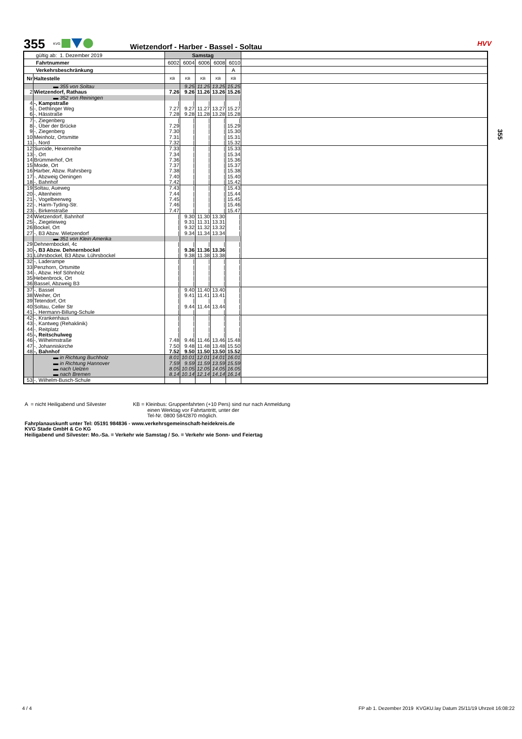355 KVG
Wietzendorf - Harber - Bassel - Soltau
HVV
355
| gültig ab: 1. Dezember 2019 | | Samstag | | | | | |
| Fahrtnummer | | 6002 | 6004 | 6006 | 6008 | 6010 | |
| Verkehrsbeschränkung | | | | | | A | |
| Nr | Haltestelle | KB | KB | KB | KB | KB | |
| | ▬ 355 von Soltau | | 9.25 | 11.25 | 13.25 | 15.25 | |
| 2 | Wietzendorf, Rathaus | 7.26 | 9.26 | 11.26 | 13.26 | 15.26 | |
| | ▬ 352 von Reiningen | | | | | | |
| 4 | -, Kampstraße | / | / | / | / | / | |
| 5 | -, Dethlinger Weg | 7.27 | 9.27 | 11.27 | 13.27 | 15.27 | |
| 6 | -, Hässtraße | 7.28 | 9.28 | 11.28 | 13.28 | 15.28 | |
| 7 | -, Ziegenberg | / | / | / | / | / | |
| 8 | -, Über der Brücke | 7.29 | / | / | / | 15.29 | |
| 9 | -, Ziegenberg | 7.30 | / | / | / | 15.30 | |
| 10 | Meinholz, Ortsmitte | 7.31 | / | / | / | 15.31 | |
| 11 | -, Nord | 7.32 | / | / | / | 15.32 | |
| 12 | Suroide, Hexenreihe | 7.33 | / | / | / | 15.33 | |
| 13 | -, Ort | 7.34 | / | / | / | 15.34 | |
| 14 | Brümmerhof, Ort | 7.36 | / | / | / | 15.36 | |
| 15 | Moide, Ort | 7.37 | / | / | / | 15.37 | |
| 16 | Harber, Abzw. Rahrsberg | 7.38 | / | / | / | 15.38 | |
| 17 | -, Abzweig Oeningen | 7.40 | / | / | / | 15.40 | |
| 18 | -, Bahnhof | 7.42 | / | / | / | 15.42 | |
| 19 | Soltau, Aueweg | 7.43 | / | / | / | 15.43 | |
| 20 | -, Altenheim | 7.44 | / | / | / | 15.44 | |
| 21 | -, Vogelbeerweg | 7.45 | / | / | / | 15.45 | |
| 22 | -, Harm-Tyding-Str. | 7.46 | / | / | / | 15.46 | |
| 23 | -, Birkenstraße | 7.47 | / | / | / | 15.47 | |
| 24 | Wietzendorf, Bahnhof | / | 9.30 | 11.30 | 13.30 | / | |
| 25 | -, Ziegeleiweg | / | 9.31 | 11.31 | 13.31 | / | |
| 26 | Bockel, Ort | / | 9.32 | 11.32 | 13.32 | / | |
| 27 | -, B3 Abzw. Wietzendorf | / | 9.34 | 11.34 | 13.34 | / | |
| | ▬ 351 von Klein Amerika | | | | | | |
| 29 | Dehnernbockel, 4c | / | / | / | / | / | |
| 30 | -, B3 Abzw. Dehnernbockel | / | 9.36 | 11.36 | 13.36 | / | |
| 31 | Lührsbockel, B3 Abzw. Lührsbockel | / | 9.38 | 11.38 | 13.38 | / | |
| 32 | -, Laderampe | / | / | / | / | / | |
| 33 | Penzhorn, Ortsmitte | / | / | / | / | / | |
| 34 | -, Abzw. Hof Söhnholz | / | / | / | / | / | |
| 35 | Hebenbrock, Ort | / | / | / | / | / | |
| 36 | Bassel, Abzweig B3 | / | / | / | / | / | |
| 37 | -, Bassel | / | 9.40 | 11.40 | 13.40 | / | |
| 38 | Weiher, Ort | / | 9.41 | 11.41 | 13.41 | / | |
| 39 | Tetendorf, Ort | / | / | / | / | / | |
| 40 | Soltau, Celler Str | / | 9.44 | 11.44 | 13.44 | / | |
| 41 | -, Hermann-Billung-Schule | / | / | / | / | / | |
| 42 | -, Krankenhaus | / | / | / | / | / | |
| 43 | -, Kantweg (Rehaklinik) | / | / | / | / | / | |
| 44 | -, Reitplatz | / | / | / | / | / | |
| 45 | -, Reitschulweg | / | / | / | / | / | |
| 46 | -, Wilhelmstraße | 7.48 | 9.46 | 11.46 | 13.46 | 15.48 | |
| 47 | -, Johanniskirche | 7.50 | 9.48 | 11.48 | 13.48 | 15.50 | |
| 48 | -, Bahnhof | 7.52 | 9.50 | 11.50 | 13.50 | 15.52 | |
| | ▬ in Richtung Buchholz | 8.01 | 10.01 | 12.01 | 14.01 | 16.01 | |
| | ▬ in Richtung Hannover | 7.59 | 9.59 | 11.59 | 13.59 | 15.59 | |
| | ▬ nach Uelzen | 8.05 | 10.05 | 12.05 | 14.05 | 16.05 | |
| | ▬ nach Bremen | 8.14 | 10.14 | 12.14 | 14.14 | 16.14 | |
| 53 | -, Wilhelm-Busch-Schule | | | | | | |
A = nicht Heiligabend und Silvester
KB = Kleinbus: Gruppenfahrten (+10 Pers) sind nur nach Anmeldung
einen Werktag vor Fahrtantritt, unter der
Tel-Nr. 0800 5842870 möglich.
Fahrplanauskunft unter Tel: 05191 984836 - www.verkehrsgemeinschaft-heidekreis.de
KVG Stade GmbH & Co KG
Heiligabend und Silvester: Mo.-Sa. = Verkehr wie Samstag / So. = Verkehr wie Sonn- und Feiertag
4 / 4 FP ab 1. Dezember 2019 KVGKU.lay Datum 25/11/19 Uhrzeit 16:08:22